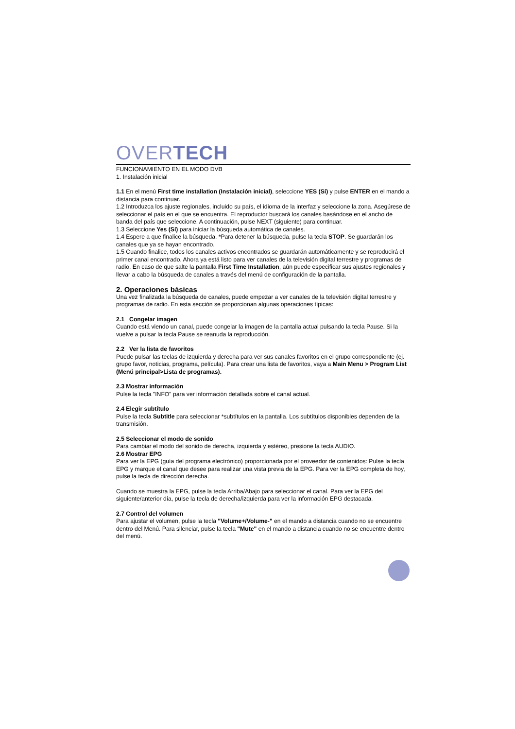OVERTECH
FUNCIONAMIENTO EN EL MODO DVB
1. Instalación inicial
1.1 En el menú First time installation (Instalación inicial), seleccione YES (Sí) y pulse ENTER en el mando a distancia para continuar.
1.2 Introduzca los ajuste regionales, incluido su país, el idioma de la interfaz y seleccione la zona. Asegúrese de seleccionar el país en el que se encuentra. El reproductor buscará los canales basándose en el ancho de banda del país que seleccione. A continuación, pulse NEXT (siguiente) para continuar.
1.3 Seleccione Yes (Sí) para iniciar la búsqueda automática de canales.
1.4 Espere a que finalice la búsqueda. *Para detener la búsqueda, pulse la tecla STOP. Se guardarán los canales que ya se hayan encontrado.
1.5 Cuando finalice, todos los canales activos encontrados se guardarán automáticamente y se reproducirá el primer canal encontrado. Ahora ya está listo para ver canales de la televisión digital terrestre y programas de radio. En caso de que salte la pantalla First Time Installation, aún puede especificar sus ajustes regionales y llevar a cabo la búsqueda de canales a través del menú de configuración de la pantalla.
2. Operaciones básicas
Una vez finalizada la búsqueda de canales, puede empezar a ver canales de la televisión digital terrestre y programas de radio. En esta sección se proporcionan algunas operaciones típicas:
2.1 Congelar imagen
Cuando está viendo un canal, puede congelar la imagen de la pantalla actual pulsando la tecla Pause. Si la vuelve a pulsar la tecla Pause se reanuda la reproducción.
2.2 Ver la lista de favoritos
Puede pulsar las teclas de izquierda y derecha para ver sus canales favoritos en el grupo correspondiente (ej. grupo favor, noticias, programa, película). Para crear una lista de favoritos, vaya a Main Menu > Program List (Menú principal>Lista de programas).
2.3 Mostrar información
Pulse la tecla "INFO" para ver información detallada sobre el canal actual.
2.4 Elegir subtítulo
Pulse la tecla Subtitle para seleccionar *subtítulos en la pantalla. Los subtítulos disponibles dependen de la transmisión.
2.5 Seleccionar el modo de sonido
Para cambiar el modo del sonido de derecha, izquierda y estéreo, presione la tecla AUDIO.
2.6 Mostrar EPG
Para ver la EPG (guía del programa electrónico) proporcionada por el proveedor de contenidos: Pulse la tecla EPG y marque el canal que desee para realizar una vista previa de la EPG. Para ver la EPG completa de hoy, pulse la tecla de dirección derecha.
Cuando se muestra la EPG, pulse la tecla Arriba/Abajo para seleccionar el canal. Para ver la EPG del siguiente/anterior día, pulse la tecla de derecha/izquierda para ver la información EPG destacada.
2.7 Control del volumen
Para ajustar el volumen, pulse la tecla "Volume+/Volume-" en el mando a distancia cuando no se encuentre dentro del Menú. Para silenciar, pulse la tecla "Mute" en el mando a distancia cuando no se encuentre dentro del menú.